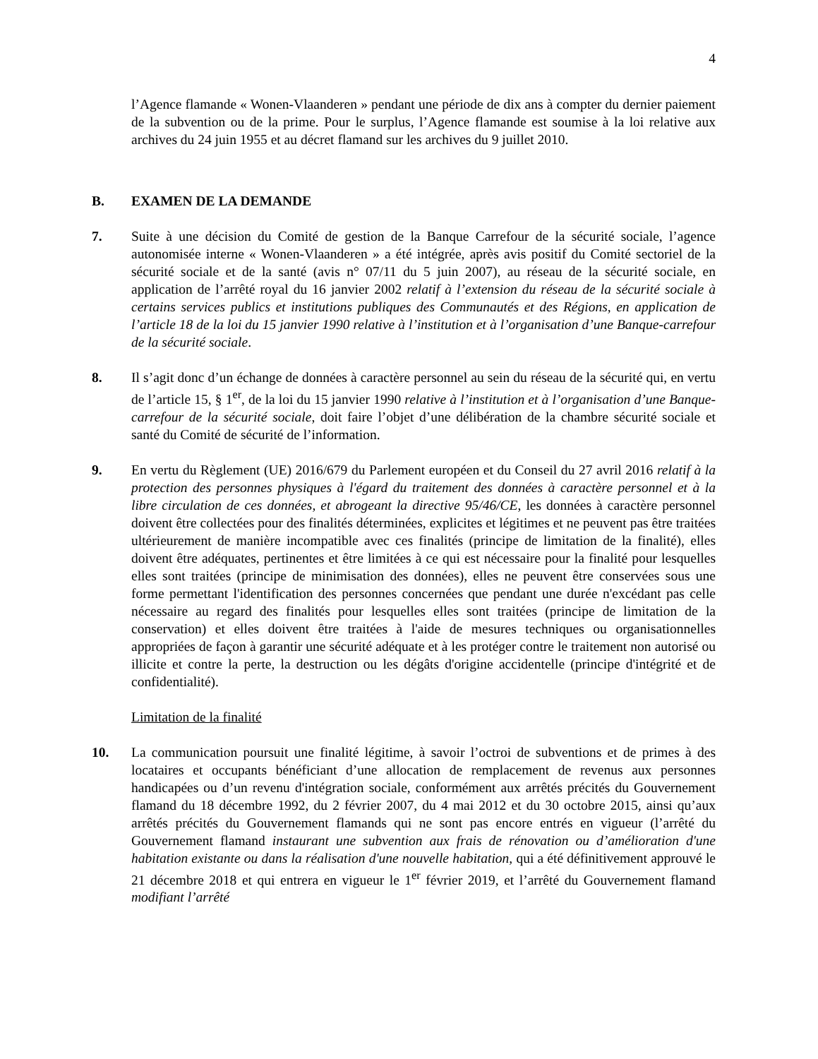4
l’Agence flamande « Wonen-Vlaanderen » pendant une période de dix ans à compter du dernier paiement de la subvention ou de la prime. Pour le surplus, l’Agence flamande est soumise à la loi relative aux archives du 24 juin 1955 et au décret flamand sur les archives du 9 juillet 2010.
B. EXAMEN DE LA DEMANDE
7. Suite à une décision du Comité de gestion de la Banque Carrefour de la sécurité sociale, l’agence autonomisée interne « Wonen-Vlaanderen » a été intégrée, après avis positif du Comité sectoriel de la sécurité sociale et de la santé (avis n° 07/11 du 5 juin 2007), au réseau de la sécurité sociale, en application de l’arrêté royal du 16 janvier 2002 relatif à l’extension du réseau de la sécurité sociale à certains services publics et institutions publiques des Communautés et des Régions, en application de l’article 18 de la loi du 15 janvier 1990 relative à l’institution et à l’organisation d’une Banque-carrefour de la sécurité sociale.
8. Il s’agit donc d’un échange de données à caractère personnel au sein du réseau de la sécurité qui, en vertu de l’article 15, § 1<sup>er</sup>, de la loi du 15 janvier 1990 relative à l’institution et à l’organisation d’une Banque-carrefour de la sécurité sociale, doit faire l’objet d’une délibération de la chambre sécurité sociale et santé du Comité de sécurité de l’information.
9. En vertu du Règlement (UE) 2016/679 du Parlement européen et du Conseil du 27 avril 2016 relatif à la protection des personnes physiques à l'égard du traitement des données à caractère personnel et à la libre circulation de ces données, et abrogeant la directive 95/46/CE, les données à caractère personnel doivent être collectées pour des finalités déterminées, explicites et légitimes et ne peuvent pas être traitées ultérieurement de manière incompatible avec ces finalités (principe de limitation de la finalité), elles doivent être adéquates, pertinentes et être limitées à ce qui est nécessaire pour la finalité pour lesquelles elles sont traitées (principe de minimisation des données), elles ne peuvent être conservées sous une forme permettant l'identification des personnes concernées que pendant une durée n'excédant pas celle nécessaire au regard des finalités pour lesquelles elles sont traitées (principe de limitation de la conservation) et elles doivent être traitées à l'aide de mesures techniques ou organisationnelles appropriées de façon à garantir une sécurité adéquate et à les protéger contre le traitement non autorisé ou illicite et contre la perte, la destruction ou les dégâts d'origine accidentelle (principe d'intégrité et de confidentialité).
Limitation de la finalité
10. La communication poursuit une finalité légitime, à savoir l’octroi de subventions et de primes à des locataires et occupants bénéficiant d’une allocation de remplacement de revenus aux personnes handicapées ou d’un revenu d'intégration sociale, conformément aux arrêtés précités du Gouvernement flamand du 18 décembre 1992, du 2 février 2007, du 4 mai 2012 et du 30 octobre 2015, ainsi qu’aux arrêtés précités du Gouvernement flamands qui ne sont pas encore entrés en vigueur (l’arrêté du Gouvernement flamand instaurant une subvention aux frais de rénovation ou d’amélioration d'une habitation existante ou dans la réalisation d'une nouvelle habitation, qui a été définitivement approuvé le 21 décembre 2018 et qui entrera en vigueur le 1<sup>er</sup> février 2019, et l’arrêté du Gouvernement flamand modifiant l’arrêté